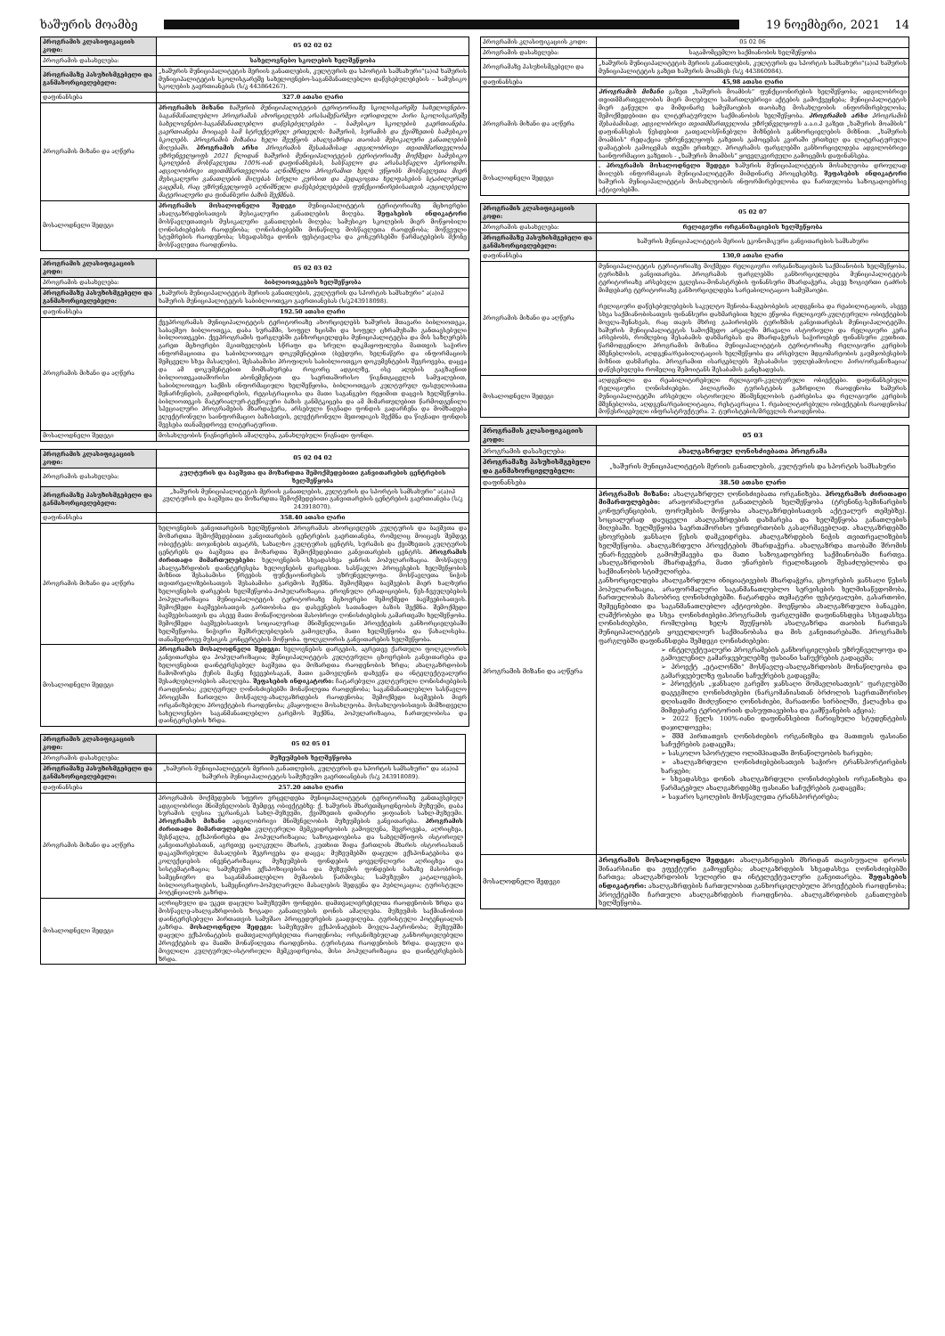ხაშურის მოამბე 19 ნოემბერი, 2021 14
| პროგრამის კლასიფიკაციის კოდი: | 05 02 02 02 |
| პროგრამის დასახელება: | სახელოვნებო სკოლების ხელშეწყობა |
| პროგრამაზე პასუხისმგებელი და განმახორციელებელი: | „ხაშურის მუნიციპალიტეტის მერიის განათლების, კულტურის და სპორტის სამსახური“(ა)იპ ხაშურის მუნიციპალიტეტის სკოლისგარეშე სახელოვნებო-საგანმანათლებლო დაწესებულებების – სამუსიკო სკოლების გაერთიანებას (ს/კ 443864267). |
| დაფინანსება | 327.0 ათასი ლარი |
| პროგრამის მიზანი და აღწერა | პროგრამის მიზანი ხაშურის მუნიციპალიტეტის ტერიტორიაზე სკოლისგარეშე სახელოვნებო-საგანმანათლებლო პროგრამას ახორციელებს არასამეწარმეო იურიდიული პირი სკოლისგარეშე სახელოვნებო-საგანმანათლებლო დაწესებულებები – სამუსიკო სკოლების გაერთიანება. გაერთიანება მოიცავს სამ სტრუქტურულ ერთეულს: ხაშურის, სურამის და ქვიშხეთის სამუსიკო სკოლებს. პროგრამის მიზანია ხელი შეუწყოს ახალგაზრდა თაობას მუსიკალური განათლების მიღებაში. პროგრამის არსი პროგრამის შესაბამისად ადგილობრივი თვითმმართველობა უზრუნველყოფს 2021 წლიდან ხაშურის მუნიციპალიტეტის ტერიტორიაზე მოქმედი სამუსიკო სკოლების მოსწავლეთა 100%-იან დაფინანსებას, სასწავლო და არასასწავლო პერიოდში. ადგილობრივი თვითმმართველობა აღნიშნული პროგრამით ხელს უწყობს მოსწავლეთა მიერ მუსიკალური განათლების მიღებას სრული კურსით და პედაგოგთა ხელფასების სტაბილურად გაცემას, რაც უზრუნველყოფს აღნიშნული დაწესებულებების ფუნქციონირებისათვის აუცილებელი მატერიალური და ფინანსური ბაზის შექმნას. |
| მოსალოდნელი შედეგი | პროგრამის მოსალოდნელი შედეგი მუნიციპალიტეტის ტერიტორიაზე მცხოვრები ახალგაზრდებისათვის მუსიკალური განათლების მიღება. შეფასების ინდიკატორი მოსწავლეთათვის მუსიკალური განათლების მიღება; სამუსიკო სკოლების მიერ მოწყობილი ღონისძიებების რაოდენობა; ღონისძიებებში მონაწილე მოსწავლეთა რაოდენობა; მოწვეული სტუმრების რაოდენობა; სხვადასხვა დონის ფესტივალსა და კონკურსებში წარმატებების მქონე მოსწავლეთა რაოდენობა. |
| პროგრამის კლასიფიკაციის კოდი: | 05 02 03 02 |
| პროგრამის დასახელება: | ბიბლიოთეკების ხელშეწყობა |
| პროგრამაზე პასუხისმგებელი და განმახორციელებელი: | „ხაშურის მუნიციპალიტეტის მერიის განათლების, კულტურის და სპორტის სამსახური“ ა(ა)იპ ხაშურის მუნიციპალიტეტის საბიბლიოთეკო გაერთიანებას (ს/კ243918098). |
| დაფინანსება | 192.50 ათასი ლარი |
| პროგრამის მიზანი და აღწერა | ქვეპროგრამას მუნიციპალიტეტის ტერიტორიაზე ახორციელებს ხაშურის მთავარი ბიბლიოთეკა, საბავშვო ბიბლიოთეკა, დაბა სურამში, სოფელ ხცისში და სოფელ ცხრამუხაში განთავსებული ბიბლიოთეკები. ქვეპროგრამის ფარგლებში განხორციელდება მუნიციპალიტეტსა და მის საზღვრებს გარეთ მცხოვრები მკითხველების სწრაფი და სრული დაკმაყოფილება მათთვის საჭირო ინფორმაციითა და საბიბლიოთეკო დოკუმენტებით (ბეჭდური, ხელნაწერი და ინფორმაციის შემცველი სხვა მასალები), შესაბამისი პროფილის საბიბლიოთეკო დოკუმენტების შეგროვება, დაცვა და ამ დოკუმენტებით მომსახურება როგორც ადგილზე, ისე ალების გაგზავნით ბიბლიოთეკათაშორისი აბონემენტით და საერთაშორისო წიგნთგაცვლის სამუალებით, საბიბლიოთეკო საქმის ინფორმაციული ხელშეწყობა, ბიბლიოთეკის კულტურულ ფასეულობათა შენარჩუნების, გამდიდრების, რეგისტრაციისა და მათი საგანგებო რეჟიმით დაცვის ხელშეწყობა. ბიბლიოთეკის მატერიალურ-ტექნიკური ბაზის განმტკიცება და ამ მიმართულებით წარმოდგენილი სპეციალური პროგრამების მხარდაჭერა, არსებული წიგნადი ფონდის გადარჩენა და მომზადება ელექტრონული საინფორმაციო ბაზისთვის, ელექტრონული მეთოდიკის შექმნა და წიგნადი ფონდის შევსება თანამედროვე ლიტერატურით. |
| მოსალოდნელი შედეგი | მოსახლეობის წიგნიერების ამაღლება, განახლებული წიგნადი ფონდი. |
| პროგრამის კლასიფიკაციის კოდი: | 05 02 04 02 |
| პროგრამის დასახელება: | კულტურის და ბავშვთა და მოზარდთა შემოქმედებითი განვითარების ცენტრების ხელშეწყობა |
| პროგრამაზე პასუხისმგებელი და განმახორციელებელი: | „ხაშურის მუნიციპალიტეტის მერიის განათლების, კულტურის და სპორტის სამსახური“ ა(ა)იპ კულტურის და ბავშვთა და მოზარდთა შემოქმედებითი განვითარების ცენტრების გაერთიანება (ს/კ 243918070). |
| დაფინანსება | 358.40 ათასი ლარი |
| პროგრამის მიზანი და აღწერა | ხელოვნების განვითარების ხელშეწყობის პროგრამას ახორციელებს კულტურის და ბავშვთა და მოზარდთა შემოქმედებითი განვითარების ცენტრების გაერთიანება, რომელიც მოიცავს შემდეგ ობიექტებს: თოჯინების თეატრს, სახალხო კულტურის ცენტრს, სურამის და ქვიშხეთის კულტურის ცენტრებს და ბავშვთა და მოზარდთა შემოქმედებითი განვითარების ცენტრს. პროგრამის ძირითადი მიმართულებები: ხელოვნების სხვადასხვა ჟანრის პოპულარიზაცია. მოსწავლე ახალგაზრდობის დაინტერესება ხელოვნების დარგებით. სასწავლო პროცესების ხელშეწყობის მიზნით შესაბამისი წრეების ფუნქციონირების უზრუნველყოფა. მოსწავლეთა ნიჭის თვითრეალიზებისათვის შესაბამისი გარემოს შექმნა. შემოქმედი ბავშვების მიერ ხალხური ხელოვნების დარგების ხელშეწყობა-პოპულარიზაცია. ეროვნული ტრადიციების, წეს-ჩვეულებების პოპულარიზაცია მუნიციპალიტეტის ტერიტორიაზე მცხოვრები შემოქმედი ბავშვებისათვის. შემოქმედი ბავშვებისათვის გართობისა და დასვენების სათანადო ბაზის შექმნა. შემოქმედი ბავშვებისათვის და ასევე მათი მონაწილეობით მასობრივი ღონისძიებების გამართვაში ხელშეწყობა. შემოქმედი ბავშვებისათვის სოციალურად მნიშვნელოვანი პროექტების განხორციელებაში ხელშეწყობა. ნიჭიერი შემსრულებლების გამოვლენა, მათი ხელშეწყობა და წახალისება. თანამედროვე მუსიკის კონცერტების მოწყობა. ფოლკლორის განვითარების ხელშეწყობა. |
| მოსალოდნელი შედეგი | პროგრამის მოსალოდნელი შედეგი: ხელოვნების დარგების, აგრეთვე ქართული ფოლკლორის განვითარება და პოპულარიზაცია; მუნიციპალიტეტის კულტურული ცხოვრების განვითარება და ხელოვნებით დაინტერესებულ ბავშვთა და მოზარდთა რაოდენობის ზრდა; ახალგაზრდობის ჩამოშორება ქუჩის მავნე ჩვევებისაგან, მათი გამოვლენის დახვეწა და ინტელექტუალური შესაძლებლობების ამაღლება. შეფასების ინდიკატორი: ჩატარებული კულტურული ღონისძიებების რაოდენობა; კულტურულ ღონისძიებებში მონაწილეთა რაოდენობა; საგანმანათლებლო სასწავლო პროცესში ჩართული მოსწავლე-ახალგაზრდების რაოდენობა; შემოქმედი ბავშვების მიერ ორგანიზებული პროექტების რაოდენობა; კმაყოფილი მოსახლეობა. მოსახლეობისთვის მიმზიდველი სახელოვნებო საგანმანათლებლო გარემოს შექმნა, პოპულარიზაცია, ჩართულობისა და დაინტერესების ზრდა. |
| პროგრამის კლასიფიკაციის კოდი: | 05 02 05 01 |
| პროგრამის დასახელება: | მუზეუმების ხელშეწყობა |
| პროგრამაზე პასუხისმგებელი და განმახორციელებელი: | „ხაშურის მუნიციპალიტეტის მერიის განათლების, კულტურის და სპორტის სამსახური“ და ა(ა)იპ ხაშურის მუნიციპალიტეტის სამუზეუმო გაერთიანებას (ს/კ 243918089). |
| დაფინანსება | 257.20 ათასი ლარი |
| პროგრამის მიზანი და აღწერა | პროგრამის მოქმედების სფერო ვრცელდება მუნიციპალიტეტის ტერიტორიაზე განთავსებულ ადგილობრივი მნიშვნელობის შემდეგ ობიექტებზე: ქ. ხაშურის მხარეთმცოდნეობის მუზეუმი, დაბა სურამის ლესია უკრაინკას სახლ-მუზეუმი, ქვიშხეთის დიმიტრი ყიფიანის სახლ-მუზეუმი. პროგრამის მიზანი ადგილობრივი მნიშვნელობის მუზეუმების განვითარება. პროგრამის ძირითადი მიმართულებები კულტურული მემკვიდრეობის გამოვლენა, შეგროვება, აღრიცხვა, შესწავლა, ექსპონირება და პოპულარიზაცია; საზოგადოებისა და სახელმწიფოს ისტორიულ განვითარებასთან, აგრეთვე ცალკეული მხარის, კუთხით შიდა ქართლის მხარის ისტორიასთან დაკავშირებული მასალების შეგროვება და დაცვა; მუზეუმებში დაცული ექსპონატებისა და კოლექციების ინვენტარიზაცია; მუზეუმების ფონდების ყოველწლიური აღრიცხვა და სისტემატიზაცია; სამუზეუმო ექსპოზიციებისა და მუზეუმის ფონდების ბაზაზე მასობრივი სამეცნიერო და საგანმანათლებლო მუშაობის წარმოება; სამუზეუმო კატალოგების, ბიბლიოგრაფიების, სამეცნიერო-პოპულარული მასალების შედგენა და პუბლიკაცია; ტურისტული პოტენციალის გაზრდა. |
| მოსალოდნელი შედეგი | აღრიცხული და უკეთ დაცული სამუზეუმო ფონდები. დამთვალიერებელთა რაოდენობის ზრდა და მოსწავლე-ახალგაზრდობის ზოგადი განათლების დონის ამაღლება. მუზეუმის საქმიანობით დაინტერესებული პირთათვის სამუშაო პროცედურების გაადვილება. ტურისტული პოტენციალის გაზრდა. მოსალოდნელი შედეგი: სამუზეუმო ექსპონატების მოვლა-პატრონობა; მუზეუმში დაცული ექსპონატების დამთვალიერებელთა რაოდენობა; ორგანიზებულად განხორციელებული პროექტების და მათში მონაწილეთა რაოდენობა. ტურისტთა რაოდენობის ზრდა. დაცული და მოვლილი კულტურულ-ისტორიული მემკვიდრეობა, მისი პოპულარიზაცია და დაინტერესების ზრდა. |
| პროგრამის კლასიფიკაციის კოდი: | 05 02 06 |
| პროგრამის დასახელება: | საგამომცემლო საქმიანობის ხელშეწყობა |
| პროგრამაზე პასუხისმგებელი და | „ხაშურის მუნიციპალიტეტის მერიის განათლების, კულტურის და სპორტის სამსახური“(ა)იპ ხაშურის მუნიციპალიტეტის გაზეთ ხაშურის მოამბეს (ს/კ 443860984). |
| დაფინანსება | 45,98 ათასი ლარი |
| პროგრამის მიზანი და აღწერა | პროგრამის მიზანი გაზეთ „ხაშურის მოამბის“ ფუნქციონირების ხელშეწყობა; ადგილობრივი თვითმმართველობის მიერ მიღებული სამართლებრივი აქტების გამოქვეყნება; მუნიციპალიტეტის მიერ გაწეული და მიმდინარე სამუშაოების თაობაზე მოსახლეობის ინფორმირებულობა; შემოქმედებითი და ლიტერატურული საქმიანობის ხელშეწყობა. პროგრამის არსი პროგრამის შესაბამისად, ადგილობრივი თვითმმართველობა უზრუნველყოფს ა.ა.ი.პ გაზეთ „ხაშურის მოამბის“ დაფინანსებას წესდებით გათვალისწინებული მიზნების განხორციელების მიზნით. „ხაშურის მოამბის“ რედაქცია უზრუნველყოფს გაზეთის გამოცემას კვირაში ერთხელ და ლიტერატურული დამატების გამოცემას თვეში ერთხელ. პროგრამის ფარგლებში განხორციელდება ადგილობრივი საინფორმაციო გაზეთის - „ხაშურის მოამბის“ ყოველკვირეული გამოცემის დაფინანსება. |
| მოსალოდნელი შედეგი | . პროგრამის მოსალოდნელი შედეგი ხაშურის მუნიციპალიტეტის მოსახლეობა დროულად მიიღებს ინფორმაციას მუნიციპალიტეტში მიმდინარე პროცესებზე. შეფასების ინდიკატორი ხაშურის მუნიციპალიტეტის მოსახლეობის ინფორმირებულობა და ჩართულობა საზოგადოებრივ აქტივობებში. |
| პროგრამის კლასიფიკაციის კოდი: | 05 02 07 |
| პროგრამის დასახელება: | რელიგიური ორგანიზაციების ხელშეწყობა |
| პროგრამაზე პასუხისმგებელი და განმახორციელებელი: | ხაშურის მუნიციპალიტეტის მერიის ეკონომიკური განვითარების სამსახური |
| დაფინანსება | 130,0 ათასი ლარი |
| პროგრამის მიზანი და აღწერა | მუნიციპალიტეტის ტერიტორიაზე მოქმედი რელიგიური ორგანიზაციების საქმიანობის ხელშეწყობა, ტურიზმის განვითარება. პროგრამის ფარგლებში განხორციელდება მუნიციპალიტეტის ტერიტორიაზე არსებული ეკლესია-მონასტრების ფინანსური მხარდაჭერა, ასევე ზოგიერთი ტაძრის მიმდებარე ტერიტორიაზე განხორციელდება სარეაბილიტაციო სამუშაოები. რელიგიური დაწესებულებების საკულტო შენობა-ნაგებობების აღდგენისა და რეაბილიტაციის, ასევე სხვა საქმიანობისათვის ფინანსური დახმარებით ხელი ეწყობა რელიგიურ-კულტურული ობიექტების მოვლა-შენახვას, რაც თავის მხრივ გაპირობებს ტურიზმის განვითარებას მუნიციპალიტეტში. ხაშურის მუნიციპალიტეტის სამოქმედო არეალში მრავალი ისტორიული და რელიგიური კერა არსებობს, რომლებიც შესაბამის დახმარებას და მხარდაჭერას საჭიროებენ ფინანსური კუთხით. წარმოდგენილი პროგრამის მიზანია მუნიციპალიტეტის ტერიტორიაზე რელიგიური კერების მშენებლობის, აღდგენა/რეაბილიტაციის ხელშეწყობა და არსებული მდგომარეობის გაუმჯობესების მიზნით დახმარება. პროგრამით ისარგებლებს შესაბამისი უფლებამოსილი პირი/ორგანიზაცია/დაწესებულება რომელიც შემოიტანს შესაბამის განცხადებას. |
| მოსალოდნელი შედეგი | აღდგენილი და რეაბილიტირებული რელიგიურ-კულტურული ობიექტები. დაფინანსებული რელიგიური ღონისძიებები. პილიგრიმი ტურისტების გაზრდილი რაოდენობა ხაშურის მუნიციპალიტეტში არსებული ისტორიული მნიშვნელობის ტაძრებისა და რელიგიური კერების მშენებლობა, აღდგენა/რეაბილიტაცია, რესტავრაცია 1. რეაბილიტირებული ობიექტების რაოდენობა/მოწესრიგებული ინფრასტრუქტურა. 2. ტურისტების/მრევლის რაოდენობა. |
| პროგრამის კლასიფიკაციის კოდი: | 05 03 |
| პროგრამის დასახელება: | ახალგაზრდულ ღონისძიებათა პროგრამა |
| პროგრამაზე პასუხისმგებელი და განმახორციელებელი: | „ხაშურის მუნიციპალიტეტის მერიის განათლების, კულტურის და სპორტის სამსახური |
| დაფინანსება | 38.50 ათასი ლარი |
| პროგრამის მიზანი და აღწერა | პროგრამის მიზანი: ახალგაზრდულ ღონისძიებათა ორგანიზება. პროგრამის ძირითადი მიმართულებები: არაფორმალური განათლების ხელშეწყობა (ტრენინგ-სემინარების კონფერენციების, ფორუმების მოწყობა ახალგაზრდებისათვის აქტუალურ თემებზე). სოციალურად დაუცველი ახალგაზრდების დახმარება და ხელშეწყობა განათლების მიღებაში. ხელშეწყობა საერთაშორისო ურთიერთობის გასაღრმავებლად. ახალგაზრდებში ცხოვრების ჯანსაღი წესის დამკვიდრება. ახალგაზრდების ნიჭის თვითრეალიზების ხელშეწყობა. ახალგაზრდული პროექტების მხარდაჭერა. ახალგაზრდა თაობაში შრომის უნარ-ჩვევების გამომუშავება და მათი საზოგადოებრივ საქმიანობაში ჩართვა. ახალგაზრდობის მხარდაჭერა, მათი უნარების რეალიზაციის შესაძლებლობა და საქმიანობის სტიმულირება. განხორციელდება ახალგაზრდული ინიციატივების მხარდაჭერა, ცხოვრების ჯანსაღი წესის პოპულარიზაცია, არაფორმალური საგანმანათლებლო სერვისების ხელმისაწვდომობა, ჩართულობას მასობრივ ღონისძიებებში. ჩატარდება თემატური ფესტივალები, გასართობი, შემეცნებითი და საგანმანათლებლო აქტივობები. მოეწყობა ახალგაზრდული ბანაკები, ლაშქრობები და სხვა ღონისძიებები.პროგრამის ფარგლებში დაფინანსდება სხვადასხვა ღონისძიებები, რომლებიც ხელს შეუწყობს ახალგაზრდა თაობის ჩართვას მუნიციპალიტეტის ყოველდღიურ საქმიანობასა და მის განვითარებაში. პროგრამის ფარგლებში დაფინანსდება შემდეგი ღონისძიებები: ➢ ინტელექტუალური პროგრამების განხორციელების უზრუნველყოფა და გამოვლენილ გამარჯვებულებზე ფასიანი საჩუქრების გადაცემა; ➢ პროექტ „ეტალონში“ მოსწავლე-ახალგაზრდობის მონაწილეობა და გამარჯვებულზე ფასიანი საჩუქრების გადაცემა; ➢ პროექტის „ჯანსაღი გარემო ჯანსაღი მომავლისათვის“ ფარგლებში დაგეგმილი ღონისძიებები (ნარკომანიასთან ბრძოლის საერთაშორისო დღისადმი მიძღვნილი ღონისძიები, მარათონი სირბილში, ქალაქისა და მიმდებარე ტერიტორიის დასუფთავებისა და გამწვანების აქცია); ➢ 2022 წელს 100%-იანი დაფინანსებით ჩარიცხული სტუდენტების დაჯილდოვება; ➢ შშმ პირთათვის ღონისძიების ორგანიზება და მათთვის ფასიანი საჩუქრების გადაცემა; ➢ სასკოლო სპორტული ოლიმპიადაში მონაწილეობის ხარჯები; ➢ ახალგაზრდული ღონისძიებებისათვის საჭირო ტრანსპორტირების ხარჯები; ➢ სხვადასხვა დონის ახალგაზრდული ღონისძიებების ორგანიზება და წარმატებულ ახალგაზრდებზე ფასიანი საჩუქრების გადაცემა; ➢ საჯარო სკოლების მოსწავლეთა ტრანსპორტირება; |
| მოსალოდნელი შედეგი | პროგრამის მოსალოდნელი შედეგი: ახალგაზრდების მხრიდან თავისუფალი დროის შინაარსიანი და ეფექტური გამოყენება; ახალგაზრდების სხვადასხვა ღონისძიებებში ჩართვა; ახალგაზრდობის სულიერი და ინტელექტუალური განვითარება. შეფასების ინდიკატორი: ახალგაზრდების ჩართულობით განხორციელებული პროექტების რაოდენობა; პროექტებში ჩართული ახალგაზრდების რაოდენობა. ახალგაზრდობის განათლების ხელშეწყობა. |